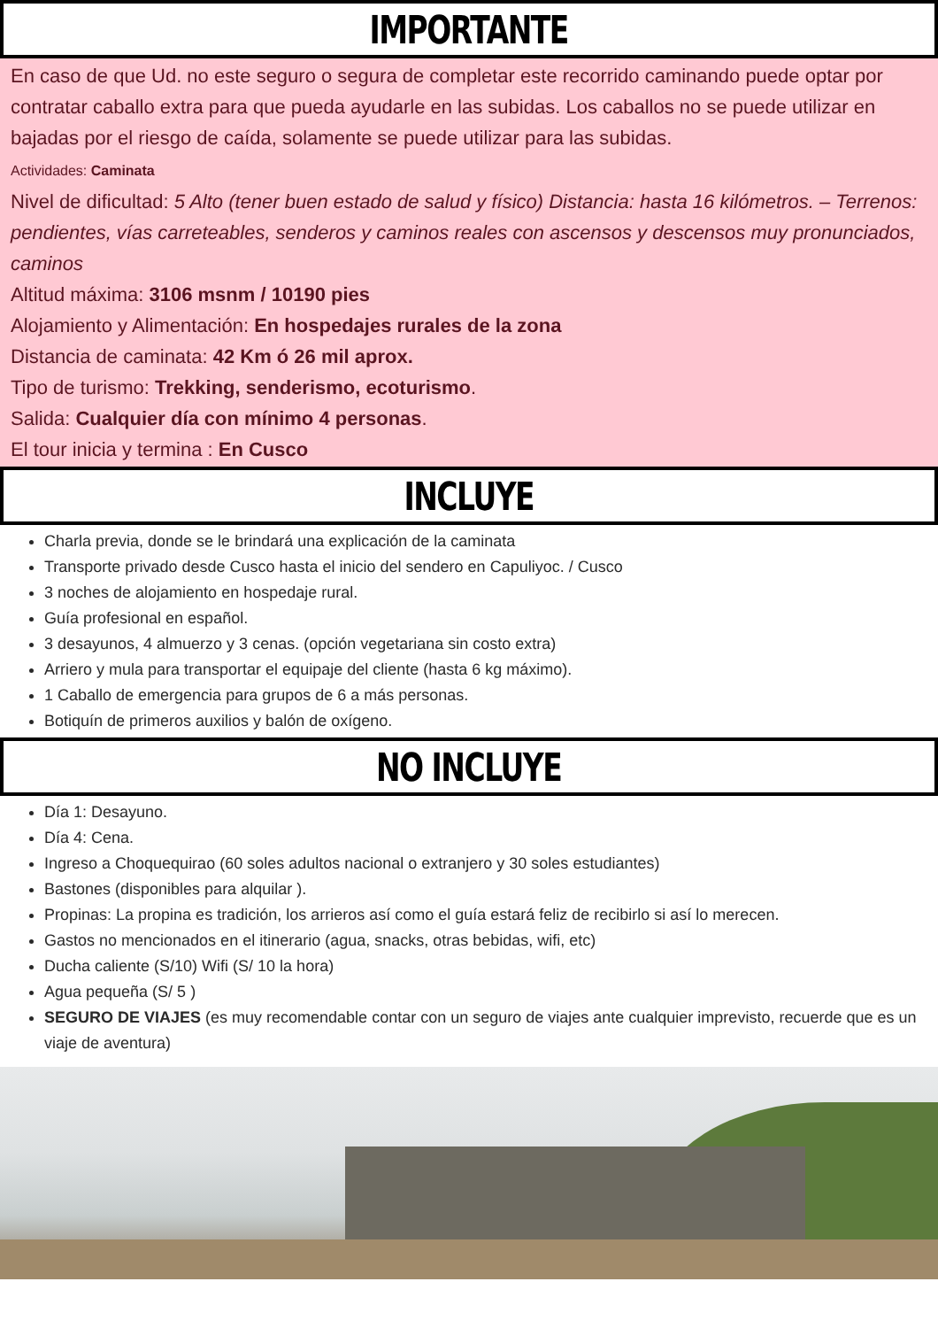IMPORTANTE
En caso de que Ud. no este seguro o segura de completar este recorrido caminando puede optar por contratar caballo extra para que pueda ayudarle en las subidas. Los caballos no se puede utilizar en bajadas por el riesgo de caída, solamente se puede utilizar para las subidas.
Actividades: Caminata
Nivel de dificultad: 5 Alto (tener buen estado de salud y físico) Distancia: hasta 16 kilómetros. – Terrenos: pendientes, vías carreteables, senderos y caminos reales con ascensos y descensos muy pronunciados, caminos
Altitud máxima: 3106 msnm / 10190 pies
Alojamiento y Alimentación: En hospedajes rurales de la zona
Distancia de caminata: 42 Km ó 26 mil aprox.
Tipo de turismo: Trekking, senderismo, ecoturismo.
Salida: Cualquier día con mínimo 4 personas.
El tour inicia y termina : En Cusco
INCLUYE
Charla previa, donde se le brindará una explicación de la caminata
Transporte privado desde Cusco hasta el inicio del sendero en Capuliyoc. / Cusco
3 noches de alojamiento en hospedaje rural.
Guía profesional en español.
3 desayunos, 4 almuerzo y 3 cenas. (opción vegetariana sin costo extra)
Arriero y mula para transportar el equipaje del cliente (hasta 6 kg máximo).
1 Caballo de emergencia para grupos de 6 a más personas.
Botiquín de primeros auxilios y balón de oxígeno.
NO INCLUYE
Día 1: Desayuno.
Día 4: Cena.
Ingreso a Choquequirao (60 soles adultos nacional o extranjero y 30 soles estudiantes)
Bastones (disponibles para alquilar ).
Propinas: La propina es tradición, los arrieros así como el guía estará feliz de recibirlo si así lo merecen.
Gastos no mencionados en el itinerario (agua, snacks, otras bebidas, wifi, etc)
Ducha caliente (S/10) Wifi (S/ 10 la hora)
Agua pequeña (S/ 5 )
SEGURO DE VIAJES (es muy recomendable contar con un seguro de viajes ante cualquier imprevisto, recuerde que es un viaje de aventura)